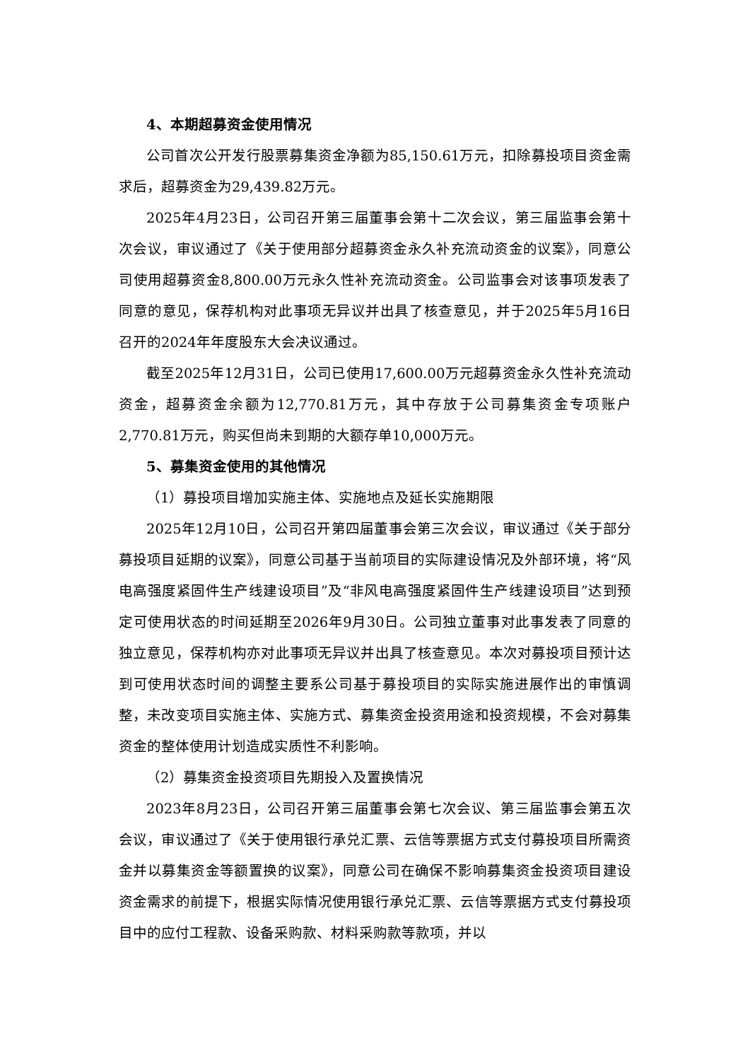4、本期超募资金使用情况
公司首次公开发行股票募集资金净额为85,150.61万元，扣除募投项目资金需求后，超募资金为29,439.82万元。
2025年4月23日，公司召开第三届董事会第十二次会议，第三届监事会第十次会议，审议通过了《关于使用部分超募资金永久补充流动资金的议案》，同意公司使用超募资金8,800.00万元永久性补充流动资金。公司监事会对该事项发表了同意的意见，保荐机构对此事项无异议并出具了核查意见，并于2025年5月16日召开的2024年年度股东大会决议通过。
截至2025年12月31日，公司已使用17,600.00万元超募资金永久性补充流动资金，超募资金余额为12,770.81万元，其中存放于公司募集资金专项账户2,770.81万元，购买但尚未到期的大额存单10,000万元。
5、募集资金使用的其他情况
（1）募投项目增加实施主体、实施地点及延长实施期限
2025年12月10日，公司召开第四届董事会第三次会议，审议通过《关于部分募投项目延期的议案》，同意公司基于当前项目的实际建设情况及外部环境，将“风电高强度紧固件生产线建设项目”及“非风电高强度紧固件生产线建设项目”达到预定可使用状态的时间延期至2026年9月30日。公司独立董事对此事发表了同意的独立意见，保荐机构亦对此事项无异议并出具了核查意见。本次对募投项目预计达到可使用状态时间的调整主要系公司基于募投项目的实际实施进展作出的审慎调整，未改变项目实施主体、实施方式、募集资金投资用途和投资规模，不会对募集资金的整体使用计划造成实质性不利影响。
（2）募集资金投资项目先期投入及置换情况
2023年8月23日，公司召开第三届董事会第七次会议、第三届监事会第五次会议，审议通过了《关于使用银行承兑汇票、云信等票据方式支付募投项目所需资金并以募集资金等额置换的议案》，同意公司在确保不影响募集资金投资项目建设资金需求的前提下，根据实际情况使用银行承兑汇票、云信等票据方式支付募投项目中的应付工程款、设备采购款、材料采购款等款项，并以